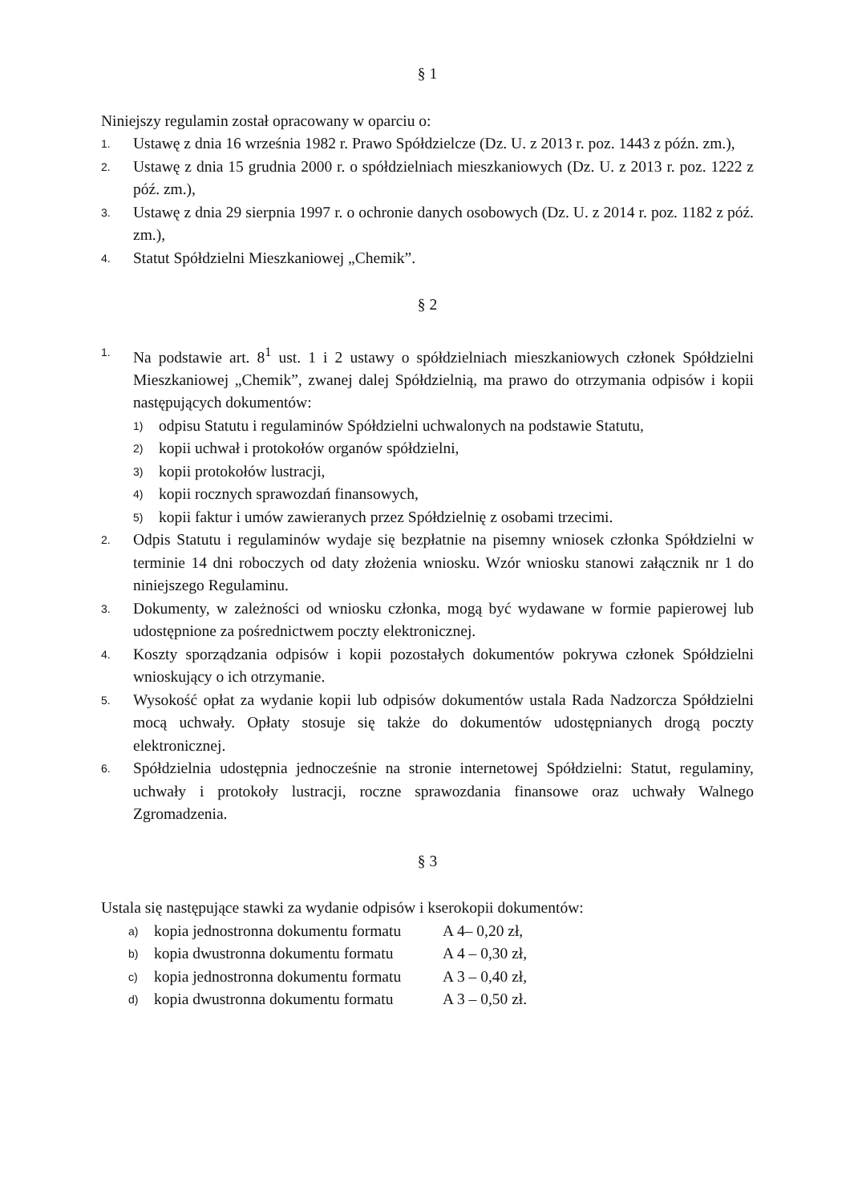§ 1
Niniejszy regulamin został opracowany w oparciu o:
1. Ustawę z dnia 16 września 1982 r. Prawo Spółdzielcze (Dz. U. z 2013 r. poz. 1443 z późn. zm.),
2. Ustawę z dnia 15 grudnia 2000 r. o spółdzielniach mieszkaniowych (Dz. U. z 2013 r. poz. 1222 z póź. zm.),
3. Ustawę z dnia 29 sierpnia 1997 r. o ochronie danych osobowych (Dz. U. z 2014 r. poz. 1182 z póź. zm.),
4. Statut Spółdzielni Mieszkaniowej „Chemik”.
§ 2
1. Na podstawie art. 8<sup>1</sup> ust. 1 i 2 ustawy o spółdzielniach mieszkaniowych członek Spółdzielni Mieszkaniowej „Chemik”, zwanej dalej Spółdzielnią, ma prawo do otrzymania odpisów i kopii następujących dokumentów:
1) odpisu Statutu i regulaminów Spółdzielni uchwalonych na podstawie Statutu,
2) kopii uchwał i protokołów organów spółdzielni,
3) kopii protokołów lustracji,
4) kopii rocznych sprawozdań finansowych,
5) kopii faktur i umów zawieranych przez Spółdzielnię z osobami trzecimi.
2. Odpis Statutu i regulaminów wydaje się bezpłatnie na pisemny wniosek członka Spółdzielni w terminie 14 dni roboczych od daty złożenia wniosku. Wzór wniosku stanowi załącznik nr 1 do niniejszego Regulaminu.
3. Dokumenty, w zależności od wniosku członka, mogą być wydawane w formie papierowej lub udostępnione za pośrednictwem poczty elektronicznej.
4. Koszty sporządzania odpisów i kopii pozostałych dokumentów pokrywa członek Spółdzielni wnioskujący o ich otrzymanie.
5. Wysokość opłat za wydanie kopii lub odpisów dokumentów ustala Rada Nadzorcza Spółdzielni mocą uchwały. Opłaty stosuje się także do dokumentów udostępnianych drogą poczty elektronicznej.
6. Spółdzielnia udostępnia jednocześnie na stronie internetowej Spółdzielni: Statut, regulaminy, uchwały i protokoły lustracji, roczne sprawozdania finansowe oraz uchwały Walnego Zgromadzenia.
§ 3
Ustala się następujące stawki za wydanie odpisów i kserokopii dokumentów:
a) kopia jednostronna dokumentu formatu A 4– 0,20 zł,
b) kopia dwustronna dokumentu formatu A 4 – 0,30 zł,
c) kopia jednostronna dokumentu formatu A 3 – 0,40 zł,
d) kopia dwustronna dokumentu formatu A 3 – 0,50 zł.